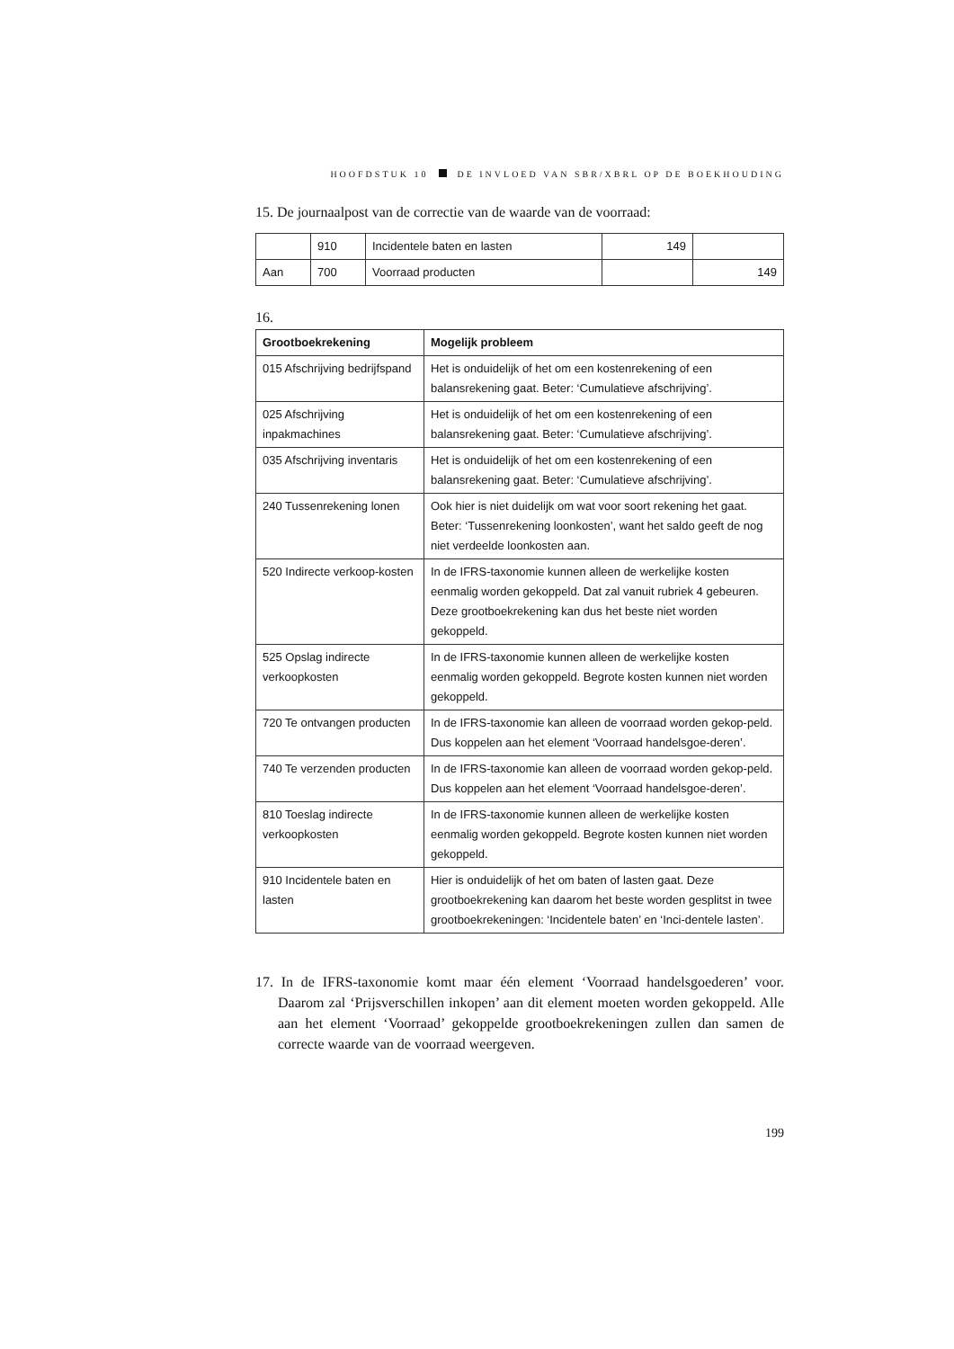HOOFDSTUK 10 DE INVLOED VAN SBR/XBRL OP DE BOEKHOUDING
15. De journaalpost van de correctie van de waarde van de voorraad:
| | 910 | Incidentele baten en lasten | 149 | |
| Aan | 700 | Voorraad producten | | 149 |
16.
| Grootboekrekening | Mogelijk probleem |
| --- | --- |
| 015 Afschrijving bedrijfspand | Het is onduidelijk of het om een kostenrekening of een balansrekening gaat. Beter: ‘Cumulatieve afschrijving’. |
| 025 Afschrijving inpakmachines | Het is onduidelijk of het om een kostenrekening of een balansrekening gaat. Beter: ‘Cumulatieve afschrijving’. |
| 035 Afschrijving inventaris | Het is onduidelijk of het om een kostenrekening of een balansrekening gaat. Beter: ‘Cumulatieve afschrijving’. |
| 240 Tussenrekening lonen | Ook hier is niet duidelijk om wat voor soort rekening het gaat. Beter: ‘Tussenrekening loonkosten’, want het saldo geeft de nog niet verdeelde loonkosten aan. |
| 520 Indirecte verkoop-kosten | In de IFRS-taxonomie kunnen alleen de werkelijke kosten eenmalig worden gekoppeld. Dat zal vanuit rubriek 4 gebeuren. Deze grootboekrekening kan dus het beste niet worden gekoppeld. |
| 525 Opslag indirecte verkoopkosten | In de IFRS-taxonomie kunnen alleen de werkelijke kosten eenmalig worden gekoppeld. Begrote kosten kunnen niet worden gekoppeld. |
| 720 Te ontvangen producten | In de IFRS-taxonomie kan alleen de voorraad worden gekop-peld. Dus koppelen aan het element ‘Voorraad handelsgoe-deren’. |
| 740 Te verzenden producten | In de IFRS-taxonomie kan alleen de voorraad worden gekop-peld. Dus koppelen aan het element ‘Voorraad handelsgoe-deren’. |
| 810 Toeslag indirecte verkoopkosten | In de IFRS-taxonomie kunnen alleen de werkelijke kosten eenmalig worden gekoppeld. Begrote kosten kunnen niet worden gekoppeld. |
| 910 Incidentele baten en lasten | Hier is onduidelijk of het om baten of lasten gaat. Deze grootboekrekening kan daarom het beste worden gesplitst in twee grootboekrekeningen: ‘Incidentele baten’ en ‘Inci-dentele lasten’. |
17. In de IFRS-taxonomie komt maar één element ‘Voorraad handelsgoederen’ voor. Daarom zal ‘Prijsverschillen inkopen’ aan dit element moeten worden gekoppeld. Alle aan het element ‘Voorraad’ gekoppelde grootboekrekeningen zullen dan samen de correcte waarde van de voorraad weergeven.
199